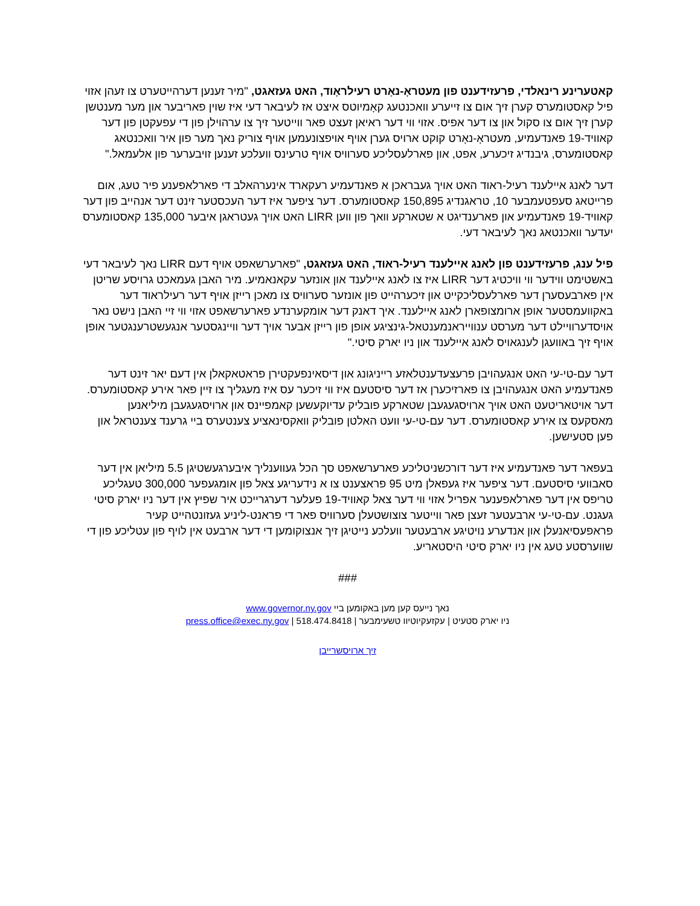קאטערינע רינאלדי, פרעזידענט פון מעטראָ-נאָרט רעילראָוד, האט געזאגט, "מיר זענען דערהייטערט צו זעהן אזוי פיל קאסטומערס קערן זיך אום צו זייערע וואכנטעג קאָמיוטס איצט אז לעיבאר דעי איז שוין פאריבער און מער מענטשן קערן זיך אום צו סקול און צו דער אפיס. אזוי ווי דער ראיאן זעצט פאר ווייטער זיך צו ערהוילן פון די עפעקטן פון דער קאוויד-19 פאנדעמיע, מעטראָ-נאָרט קוקט ארויס גערן אויף אויפצונעמען אויף צוריק נאך מער פון איר וואכנטאג קאסטומערס, גיבנדיג זיכערע, אפט, און פארלעסליכע סערוויס אויף טרעינס וועלכע זענען זויבערער פון אלעמאל."
דער לאנג איילענד רעיל-ראוד האט אויך געבראכן א פאנדעמיע רעקארד אינערהאלב די פארלאפענע פיר טעג, אום פרייטאג סעפטעמבער 10, טראגנדיג 150,895 קאסטומערס. דער ציפער איז דער העכסטער זינט דער אנהייב פון דער קאוויד-19 פאנדעמיע און פארענדיגט א שטארקע וואך פון ווען LIRR האט אויך געטראגן איבער 135,000 קאסטומערס יעדער וואכנטאג נאך לעיבאר דעי.
פיל ענג, פרעזידענט פון לאנג איילענד רעיל-ראוד, האט געזאגט, "פארערשאפט אויף דעם LIRR נאך לעיבאר דעי באשטימט ווידער ווי וויכטיג דער LIRR איז צו לאנג איילענד און אונזער עקאנאמיע. מיר האבן געמאכט גרויסע שריטן אין פארבעסערן דער פארלעסליכקייט און זיכערהייט פון אונזער סערוויס צו מאכן רייזן אויף דער רעילראוד דער באקוועמסטער אופן ארומצופארן לאנג איילענד. איך דאנק דער אומקערנדע פארערשאפט אזוי ווי זיי האבן נישט נאר אויסדערוויילט דער מערסט ענווייראנמענטאל-גינציגע אופן פון רייזן אבער אויך דער וויינגסטער אנגעשטרענגטער אופן אויף זיך באוועגן לענגאויס לאנג איילענד און ניו יארק סיטי."
דער עם-טי-עי האט אנגעהויבן פרעצעדענטלאזע רייניגונג און דיסאינפעקטירן פראטאקאלן אין דעם יאר זינט דער פאנדעמיע האט אנגעהויבן צו פארזיכערן אז דער סיסטעם איז ווי זיכער עס איז מעגליך צו זיין פאר אירע קאסטומערס. דער אויטאריטעט האט אויך ארויסגעגעבן שטארקע פובליק עדיוקעשען קאמפיינס און ארויסגעגעבן מיליאנען מאסקעס צו אירע קאסטומערס. דער עם-טי-עי וועט האלטן פובליק וואקסינאציע צענטערס ביי גרענד צענטראל און פען סטעישען.
בעפאר דער פאנדעמיע איז דער דורכשניטליכע פארערשאפט סך הכל געווענליך איבערגעשטיגן 5.5 מיליאן אין דער סאבוועי סיסטעם. דער ציפער איז געפאלן מיט 95 פראצענט צו א נידעריגע צאל פון אומגעפער 300,000 טעגליכע טריפס אין דער פארלאפענער אפריל אזוי ווי דער צאל קאוויד‑19 פעלער דערגרייכט איר שפיץ אין דער ניו יארק סיטי געגנט. עם-טי-עי ארבעטער זעצן פאר ווייטער צוצושטעלן סערוויס פאר די פראנט-ליניע געזונטהייט קעיר פראפעסיאנעלן און אנדערע נויטיגע ארבעטער וועלכע נייטיגן זיך אנצוקומען די דער ארבעט אין לויף פון עטליכע פון די שווערסטע טעג אין ניו יארק סיטי היסטאריע.
###
נאך נייעס קען מען באקומען ביי www.governor.ny.gov
ניו יארק סטעיט | עקזעקיוטיוו טשעימבער | press.office@exec.ny.gov | 518.474.8418
זיך ארויסשרייבן